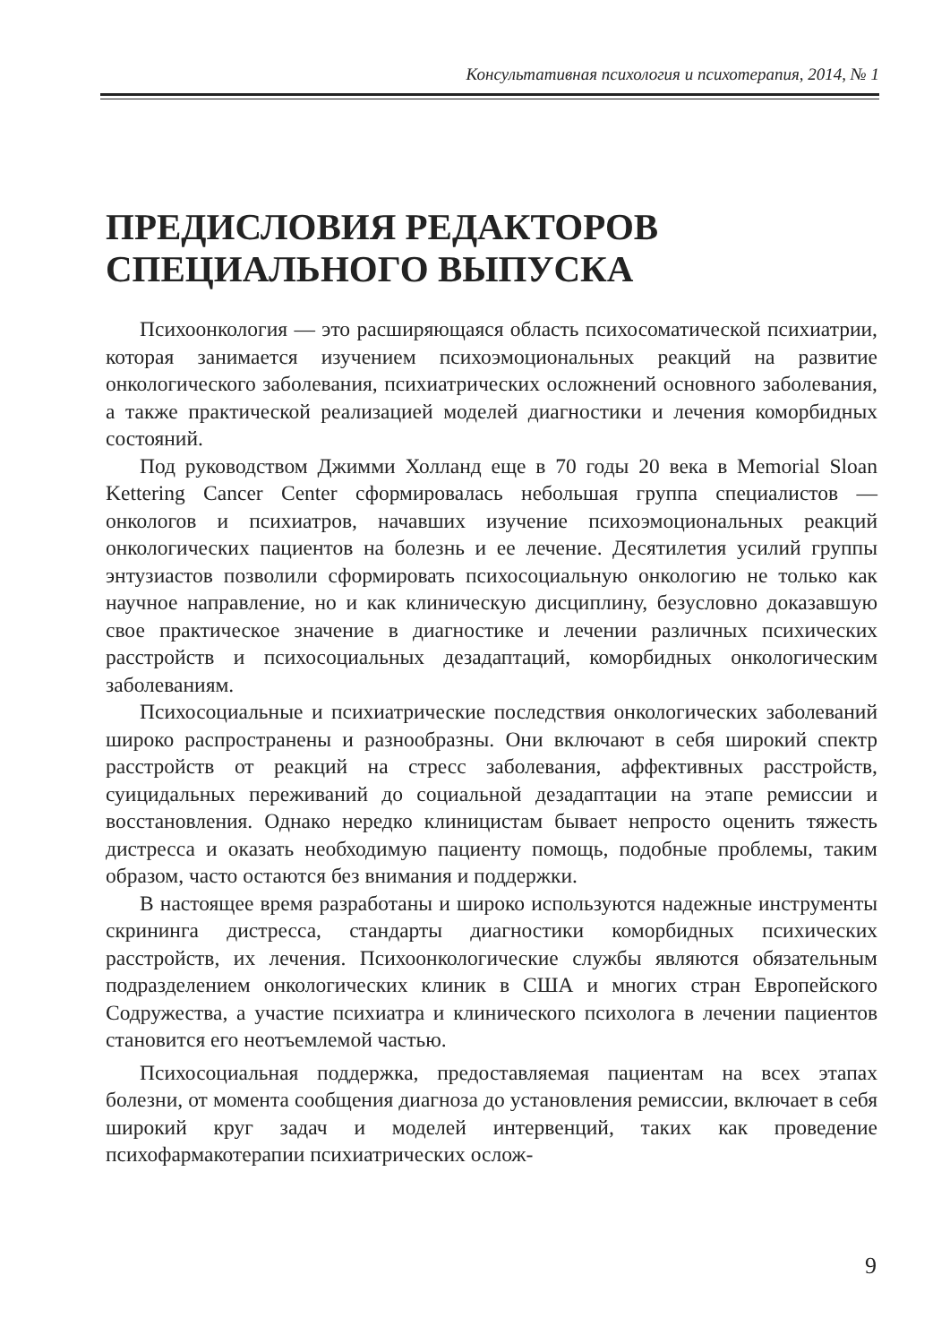Консультативная психология и психотерапия, 2014, № 1
ПРЕДИСЛОВИЯ РЕДАКТОРОВ
СПЕЦИАЛЬНОГО ВЫПУСКА
Психоонкология — это расширяющаяся область психосоматической психиатрии, которая занимается изучением психоэмоциональных реакций на развитие онкологического заболевания, психиатрических осложнений основного заболевания, а также практической реализацией моделей диагностики и лечения коморбидных состояний.
Под руководством Джимми Холланд еще в 70 годы 20 века в Memorial Sloan Kettering Cancer Center сформировалась небольшая группа специалистов — онкологов и психиатров, начавших изучение психоэмоциональных реакций онкологических пациентов на болезнь и ее лечение. Десятилетия усилий группы энтузиастов позволили сформировать психосоциальную онкологию не только как научное направление, но и как клиническую дисциплину, безусловно доказавшую свое практическое значение в диагностике и лечении различных психических расстройств и психосоциальных дезадаптаций, коморбидных онкологическим заболеваниям.
Психосоциальные и психиатрические последствия онкологических заболеваний широко распространены и разнообразны. Они включают в себя широкий спектр расстройств от реакций на стресс заболевания, аффективных расстройств, суицидальных переживаний до социальной дезадаптации на этапе ремиссии и восстановления. Однако нередко клиницистам бывает непросто оценить тяжесть дистресса и оказать необходимую пациенту помощь, подобные проблемы, таким образом, часто остаются без внимания и поддержки.
В настоящее время разработаны и широко используются надежные инструменты скрининга дистресса, стандарты диагностики коморбидных психических расстройств, их лечения. Психоонкологические службы являются обязательным подразделением онкологических клиник в США и многих стран Европейского Содружества, а участие психиатра и клинического психолога в лечении пациентов становится его неотъемлемой частью.
Психосоциальная поддержка, предоставляемая пациентам на всех этапах болезни, от момента сообщения диагноза до установления ремиссии, включает в себя широкий круг задач и моделей интервенций, таких как проведение психофармакотерапии психиатрических ослож-
9